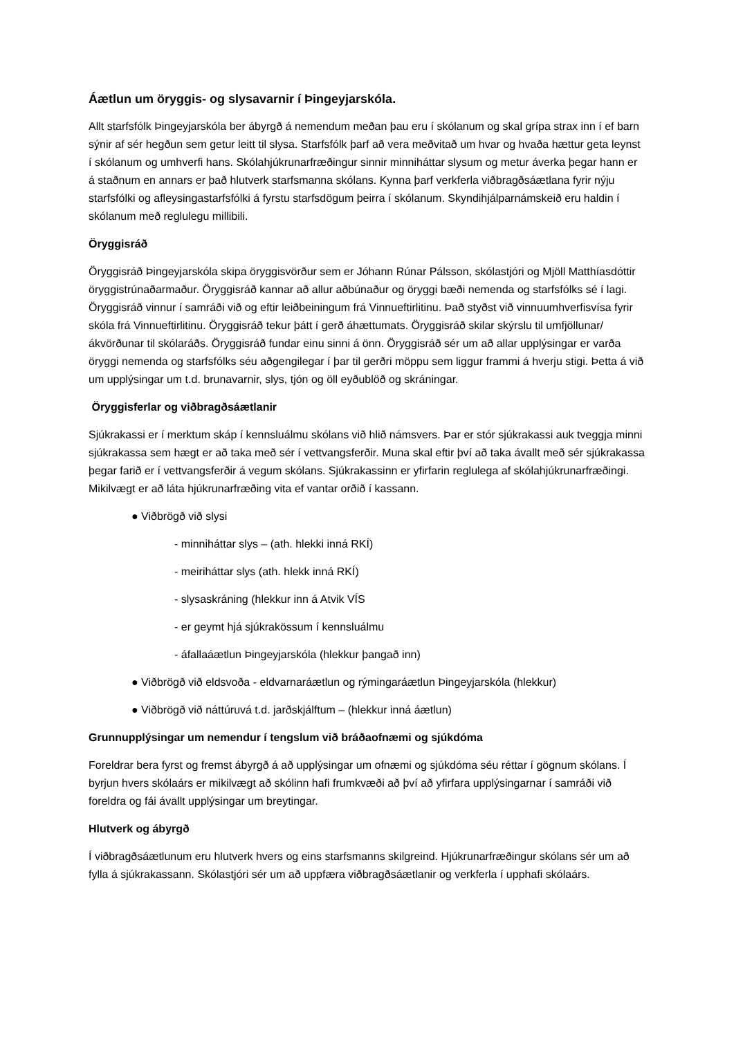Áætlun um öryggis- og slysavarnir í Þingeyjarskóla.
Allt starfsfólk Þingeyjarskóla ber ábyrgð á nemendum meðan þau eru í skólanum og skal grípa strax inn í ef barn sýnir af sér hegðun sem getur leitt til slysa. Starfsfólk þarf að vera meðvitað um hvar og hvaða hættur geta leynst í skólanum og umhverfi hans. Skólahjúkrunarfræðingur sinnir minniháttar slysum og metur áverka þegar hann er á staðnum en annars er það hlutverk starfsmanna skólans. Kynna þarf verkferla viðbragðsáætlana fyrir nýju starfsfólki og afleysingastarfsfólki á fyrstu starfsdögum þeirra í skólanum. Skyndihjálparnámskeið eru haldin í skólanum með reglulegu millibili.
Öryggisráð
Öryggisráð Þingeyjarskóla skipa öryggisvörður sem er Jóhann Rúnar Pálsson, skólastjóri og Mjöll Matthíasdóttir öryggistrúnaðarmaður. Öryggisráð kannar að allur aðbúnaður og öryggi bæði nemenda og starfsfólks sé í lagi. Öryggisráð vinnur í samráði við og eftir leiðbeiningum frá Vinnueftirlitinu. Það styðst við vinnuumhverfisvísa fyrir skóla frá Vinnueftirlitinu. Öryggisráð tekur þátt í gerð áhættumats. Öryggisráð skilar skýrslu til umfjöllunar/ákvörðunar til skólaráðs. Öryggisráð fundar einu sinni á önn. Öryggisráð sér um að allar upplýsingar er varða öryggi nemenda og starfsfólks séu aðgengilegar í þar til gerðri möppu sem liggur frammi á hverju stigi. Þetta á við um upplýsingar um t.d. brunavarnir, slys, tjón og öll eyðublöð og skráningar.
Öryggisferlar og viðbragðsáætlanir
Sjúkrakassi er í merktum skáp í kennsluálmu skólans við hlið námsvers. Þar er stór sjúkrakassi auk tveggja minni sjúkrakassa sem hægt er að taka með sér í vettvangsferðir. Muna skal eftir því að taka ávallt með sér sjúkrakassa þegar farið er í vettvangsferðir á vegum skólans. Sjúkrakassinn er yfirfarin reglulega af skólahjúkrunarfræðingi. Mikilvægt er að láta hjúkrunarfræðing vita ef vantar orðið í kassann.
● Viðbrögð við slysi
- minniháttar slys – (ath. hlekki inná RKÍ)
- meiriháttar slys (ath. hlekk inná RKÍ)
- slysaskráning (hlekkur inn á Atvik VÍS
- er geymt hjá sjúkrakössum í kennsluálmu
- áfallaáætlun Þingeyjarskóla (hlekkur þangað inn)
● Viðbrögð við eldsvoða - eldvarnaráætlun og rýmingaráætlun Þingeyjarskóla (hlekkur)
● Viðbrögð við náttúruvá t.d. jarðskjálftum – (hlekkur inná áætlun)
Grunnupplýsingar um nemendur í tengslum við bráðaofnæmi og sjúkdóma
Foreldrar bera fyrst og fremst ábyrgð á að upplýsingar um ofnæmi og sjúkdóma séu réttar í gögnum skólans. Í byrjun hvers skólaárs er mikilvægt að skólinn hafi frumkvæði að því að yfirfara upplýsingarnar í samráði við foreldra og fái ávallt upplýsingar um breytingar.
Hlutverk og ábyrgð
Í viðbragðsáætlunum eru hlutverk hvers og eins starfsmanns skilgreind. Hjúkrunarfræðingur skólans sér um að fylla á sjúkrakassann. Skólastjóri sér um að uppfæra viðbragðsáætlanir og verkferla í upphafi skólaárs.